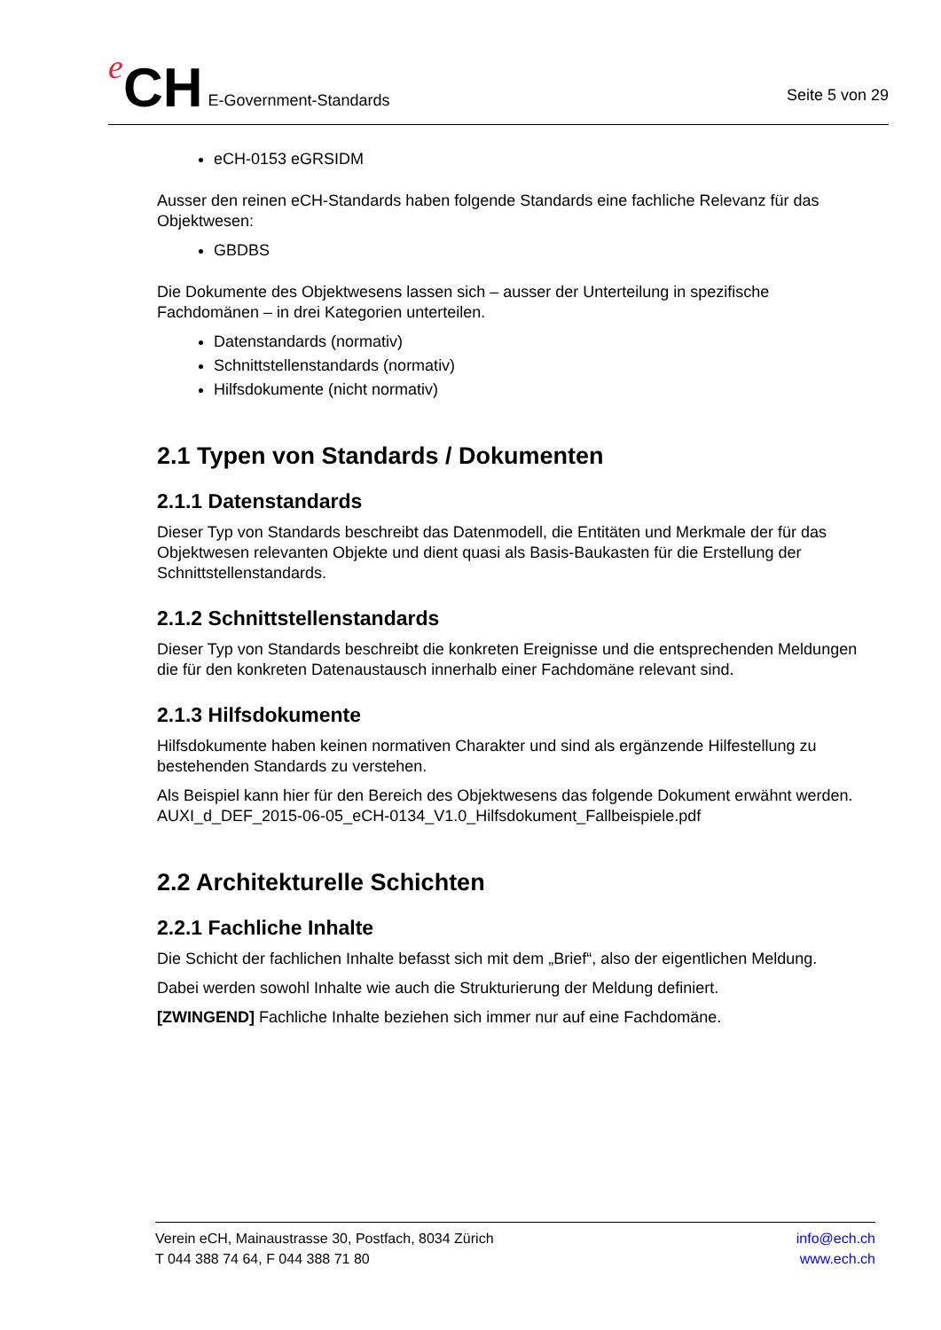e CH E-Government-Standards
Seite 5 von 29
eCH-0153 eGRSIDM
Ausser den reinen eCH-Standards haben folgende Standards eine fachliche Relevanz für das Objektwesen:
GBDBS
Die Dokumente des Objektwesens lassen sich – ausser der Unterteilung in spezifische Fachdomänen – in drei Kategorien unterteilen.
Datenstandards (normativ)
Schnittstellenstandards (normativ)
Hilfsdokumente (nicht normativ)
2.1 Typen von Standards / Dokumenten
2.1.1 Datenstandards
Dieser Typ von Standards beschreibt das Datenmodell, die Entitäten und Merkmale der für das Objektwesen relevanten Objekte und dient quasi als Basis-Baukasten für die Erstellung der Schnittstellenstandards.
2.1.2 Schnittstellenstandards
Dieser Typ von Standards beschreibt die konkreten Ereignisse und die entsprechenden Meldungen die für den konkreten Datenaustausch innerhalb einer Fachdomäne relevant sind.
2.1.3 Hilfsdokumente
Hilfsdokumente haben keinen normativen Charakter und sind als ergänzende Hilfestellung zu bestehenden Standards zu verstehen.
Als Beispiel kann hier für den Bereich des Objektwesens das folgende Dokument erwähnt werden.
AUXI_d_DEF_2015-06-05_eCH-0134_V1.0_Hilfsdokument_Fallbeispiele.pdf
2.2 Architekturelle Schichten
2.2.1 Fachliche Inhalte
Die Schicht der fachlichen Inhalte befasst sich mit dem „Brief“, also der eigentlichen Meldung.
Dabei werden sowohl Inhalte wie auch die Strukturierung der Meldung definiert.
[ZWINGEND] Fachliche Inhalte beziehen sich immer nur auf eine Fachdomäne.
Verein eCH, Mainaustrasse 30, Postfach, 8034 Zürich
T 044 388 74 64, F 044 388 71 80
info@ech.ch
www.ech.ch